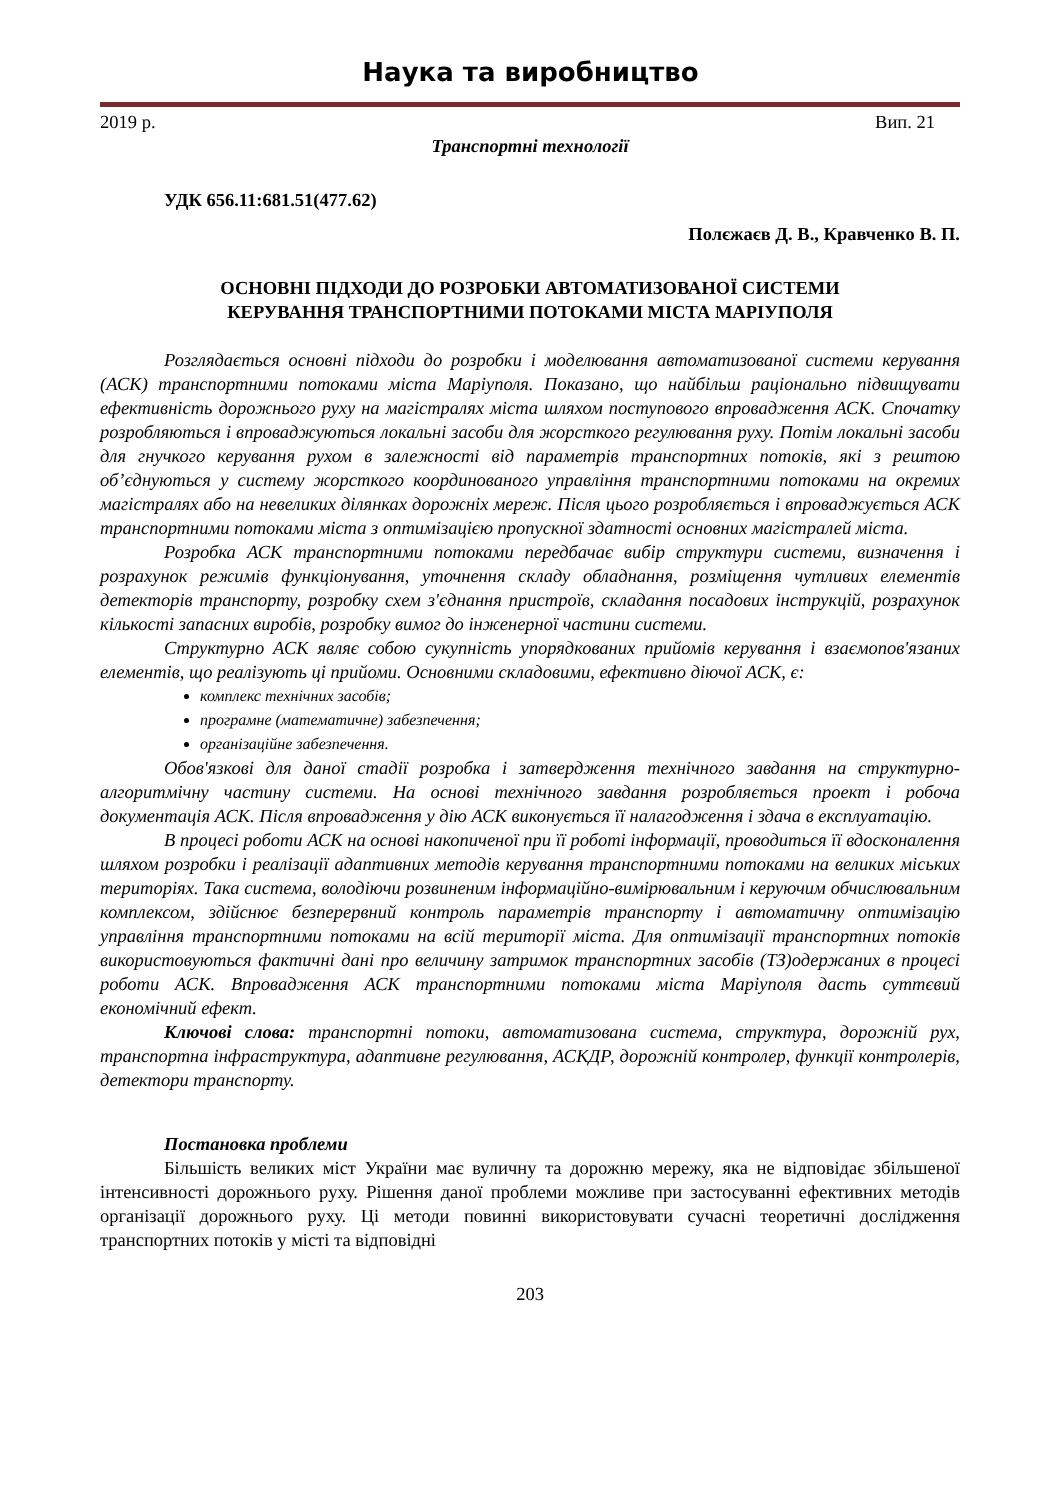Наука та виробництво
2019 р. Вип. 21
Транспортні технології
УДК 656.11:681.51(477.62)
Полєжаєв Д. В., Кравченко В. П.
ОСНОВНІ ПІДХОДИ ДО РОЗРОБКИ АВТОМАТИЗОВАНОЇ СИСТЕМИ
КЕРУВАННЯ ТРАНСПОРТНИМИ ПОТОКАМИ МІСТА МАРІУПОЛЯ
Розглядається основні підходи до розробки і моделювання автоматизованої системи керування (АСК) транспортними потоками міста Маріуполя. Показано, що найбільш раціонально підвищувати ефективність дорожнього руху на магістралях міста шляхом поступового впровадження АСК. Спочатку розробляються і впроваджуються локальні засоби для жорсткого регулювання руху. Потім локальні засоби для гнучкого керування рухом в залежності від параметрів транспортних потоків, які з рештою об’єднуються у систему жорсткого координованого управління транспортними потоками на окремих магістралях або на невеликих ділянках дорожніх мереж. Після цього розробляється і впроваджується АСК транспортними потоками міста з оптимізацією пропускної здатності основних магістралей міста.
Розробка АСК транспортними потоками передбачає вибір структури системи, визначення і розрахунок режимів функціонування, уточнення складу обладнання, розміщення чутливих елементів детекторів транспорту, розробку схем з'єднання пристроїв, складання посадових інструкцій, розрахунок кількості запасних виробів, розробку вимог до інженерної частини системи.
Структурно АСК являє собою сукупність упорядкованих прийомів керування і взаємопов'язаних елементів, що реалізують ці прийоми. Основними складовими, ефективно діючої АСК, є:
комплекс технічних засобів;
програмне (математичне) забезпечення;
організаційне забезпечення.
Обов'язкові для даної стадії розробка і затвердження технічного завдання на структурно-алгоритмічну частину системи. На основі технічного завдання розробляється проект і робоча документація АСК. Після впровадження у дію АСК виконується її налагодження і здача в експлуатацію.
В процесі роботи АСК на основі накопиченої при її роботі інформації, проводиться її вдосконалення шляхом розробки і реалізації адаптивних методів керування транспортними потоками на великих міських територіях. Така система, володіючи розвиненим інформаційно-вимірювальним і керуючим обчислювальним комплексом, здійснює безперервний контроль параметрів транспорту і автоматичну оптимізацію управління транспортними потоками на всій території міста. Для оптимізації транспортних потоків використовуються фактичні дані про величину затримок транспортних засобів (ТЗ)одержаних в процесі роботи АСК. Впровадження АСК транспортними потоками міста Маріуполя дасть суттєвий економічний ефект.
Ключові слова: транспортні потоки, автоматизована система, структура, дорожній рух, транспортна інфраструктура, адаптивне регулювання, АСКДР, дорожній контролер, функції контролерів, детектори транспорту.
Постановка проблеми
Більшість великих міст України має вуличну та дорожню мережу, яка не відповідає збільшеної інтенсивності дорожнього руху. Рішення даної проблеми можливе при застосуванні ефективних методів організації дорожнього руху. Ці методи повинні використовувати сучасні теоретичні дослідження транспортних потоків у місті та відповідні
203